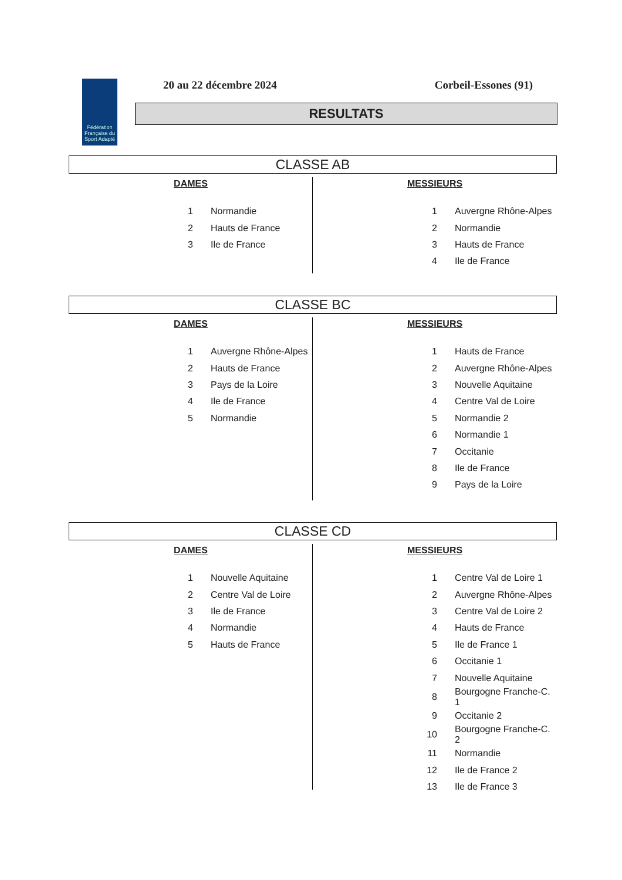Fédération Française du Sport Adapté
20 au 22 décembre 2024 Corbeil-Essones (91)
RESULTATS
CLASSE AB
DAMES
| 1 | Normandie |
| 2 | Hauts de France |
| 3 | Ile de France |
MESSIEURS
| 1 | Auvergne Rhône-Alpes |
| 2 | Normandie |
| 3 | Hauts de France |
| 4 | Ile de France |
CLASSE BC
DAMES
| 1 | Auvergne Rhône-Alpes |
| 2 | Hauts de France |
| 3 | Pays de la Loire |
| 4 | Ile de France |
| 5 | Normandie |
MESSIEURS
| 1 | Hauts de France |
| 2 | Auvergne Rhône-Alpes |
| 3 | Nouvelle Aquitaine |
| 4 | Centre Val de Loire |
| 5 | Normandie 2 |
| 6 | Normandie 1 |
| 7 | Occitanie |
| 8 | Ile de France |
| 9 | Pays de la Loire |
CLASSE CD
DAMES
| 1 | Nouvelle Aquitaine |
| 2 | Centre Val de Loire |
| 3 | Ile de France |
| 4 | Normandie |
| 5 | Hauts de France |
MESSIEURS
| 1 | Centre Val de Loire 1 |
| 2 | Auvergne Rhône-Alpes |
| 3 | Centre Val de Loire 2 |
| 4 | Hauts de France |
| 5 | Ile de France 1 |
| 6 | Occitanie 1 |
| 7 | Nouvelle Aquitaine |
| 8 | Bourgogne Franche-C. 1 |
| 9 | Occitanie 2 |
| 10 | Bourgogne Franche-C. 2 |
| 11 | Normandie |
| 12 | Ile de France 2 |
| 13 | Ile de France 3 |